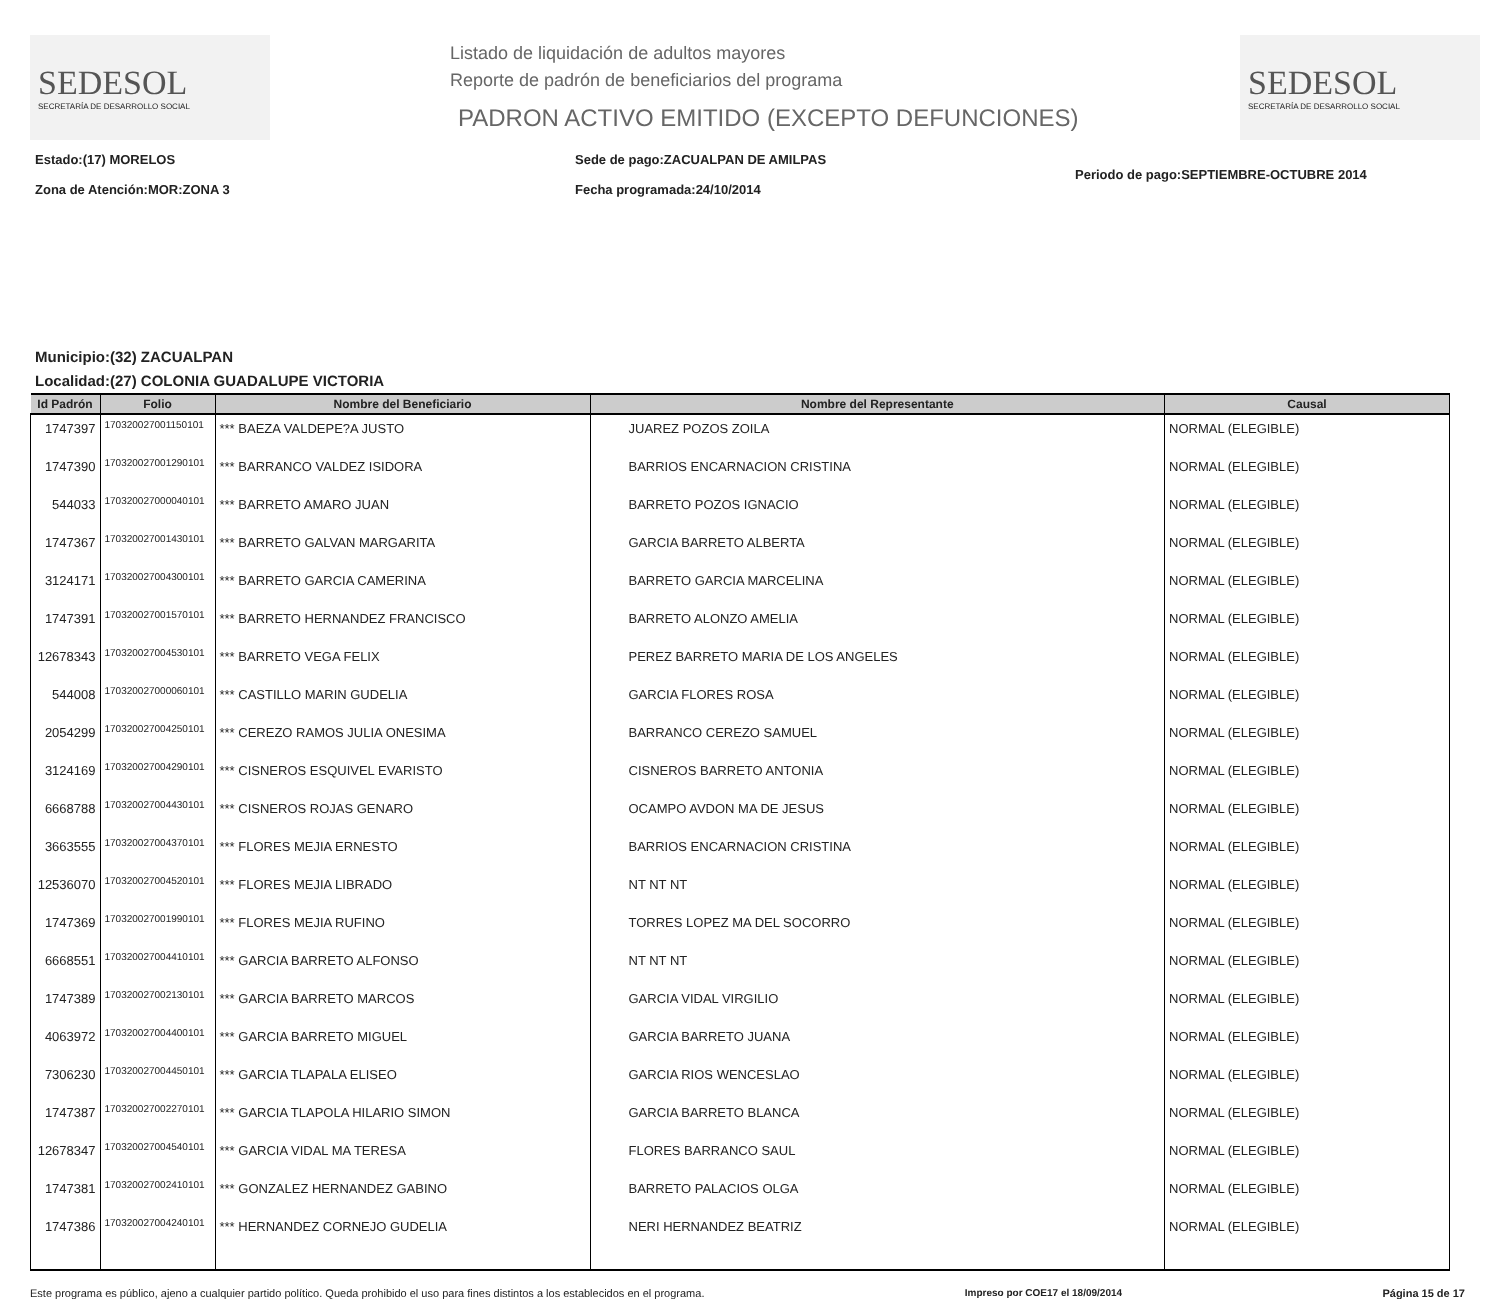SEDESOL
SECRETARÍA DE DESARROLLO SOCIAL
Listado de liquidación de adultos mayores
Reporte de padrón de beneficiarios del programa
PADRON ACTIVO EMITIDO (EXCEPTO DEFUNCIONES)
SEDESOL
SECRETARÍA DE DESARROLLO SOCIAL
Estado:(17) MORELOS
Zona de Atención:MOR:ZONA 3
Sede de pago:ZACUALPAN DE AMILPAS
Fecha programada:24/10/2014
Periodo de pago:SEPTIEMBRE-OCTUBRE 2014
Municipio:(32) ZACUALPAN
Localidad:(27) COLONIA GUADALUPE VICTORIA
| Id Padrón | Folio | Nombre del Beneficiario | Nombre del Representante | Causal |
| --- | --- | --- | --- | --- |
| 1747397 | 170320027001150101 | *** BAEZA VALDEPE?A JUSTO | JUAREZ POZOS ZOILA | NORMAL (ELEGIBLE) |
| 1747390 | 170320027001290101 | *** BARRANCO VALDEZ ISIDORA | BARRIOS ENCARNACION CRISTINA | NORMAL (ELEGIBLE) |
| 544033 | 170320027000040101 | *** BARRETO AMARO JUAN | BARRETO POZOS IGNACIO | NORMAL (ELEGIBLE) |
| 1747367 | 170320027001430101 | *** BARRETO GALVAN MARGARITA | GARCIA BARRETO ALBERTA | NORMAL (ELEGIBLE) |
| 3124171 | 170320027004300101 | *** BARRETO GARCIA CAMERINA | BARRETO GARCIA MARCELINA | NORMAL (ELEGIBLE) |
| 1747391 | 170320027001570101 | *** BARRETO HERNANDEZ FRANCISCO | BARRETO ALONZO AMELIA | NORMAL (ELEGIBLE) |
| 12678343 | 170320027004530101 | *** BARRETO VEGA FELIX | PEREZ BARRETO MARIA DE LOS ANGELES | NORMAL (ELEGIBLE) |
| 544008 | 170320027000060101 | *** CASTILLO MARIN GUDELIA | GARCIA FLORES ROSA | NORMAL (ELEGIBLE) |
| 2054299 | 170320027004250101 | *** CEREZO RAMOS JULIA ONESIMA | BARRANCO CEREZO SAMUEL | NORMAL (ELEGIBLE) |
| 3124169 | 170320027004290101 | *** CISNEROS ESQUIVEL EVARISTO | CISNEROS BARRETO ANTONIA | NORMAL (ELEGIBLE) |
| 6668788 | 170320027004430101 | *** CISNEROS ROJAS GENARO | OCAMPO AVDON MA DE JESUS | NORMAL (ELEGIBLE) |
| 3663555 | 170320027004370101 | *** FLORES MEJIA ERNESTO | BARRIOS ENCARNACION CRISTINA | NORMAL (ELEGIBLE) |
| 12536070 | 170320027004520101 | *** FLORES MEJIA LIBRADO | NT NT NT | NORMAL (ELEGIBLE) |
| 1747369 | 170320027001990101 | *** FLORES MEJIA RUFINO | TORRES LOPEZ MA DEL SOCORRO | NORMAL (ELEGIBLE) |
| 6668551 | 170320027004410101 | *** GARCIA BARRETO ALFONSO | NT NT NT | NORMAL (ELEGIBLE) |
| 1747389 | 170320027002130101 | *** GARCIA BARRETO MARCOS | GARCIA VIDAL VIRGILIO | NORMAL (ELEGIBLE) |
| 4063972 | 170320027004400101 | *** GARCIA BARRETO MIGUEL | GARCIA BARRETO JUANA | NORMAL (ELEGIBLE) |
| 7306230 | 170320027004450101 | *** GARCIA TLAPALA ELISEO | GARCIA RIOS WENCESLAO | NORMAL (ELEGIBLE) |
| 1747387 | 170320027002270101 | *** GARCIA TLAPOLA HILARIO SIMON | GARCIA BARRETO BLANCA | NORMAL (ELEGIBLE) |
| 12678347 | 170320027004540101 | *** GARCIA VIDAL MA TERESA | FLORES BARRANCO SAUL | NORMAL (ELEGIBLE) |
| 1747381 | 170320027002410101 | *** GONZALEZ HERNANDEZ GABINO | BARRETO PALACIOS OLGA | NORMAL (ELEGIBLE) |
| 1747386 | 170320027004240101 | *** HERNANDEZ CORNEJO GUDELIA | NERI HERNANDEZ BEATRIZ | NORMAL (ELEGIBLE) |
Este programa es público, ajeno a cualquier partido político. Queda prohibido el uso para fines distintos a los establecidos en el programa. Impreso por COE17 el 18/09/2014 Página 15 de 17